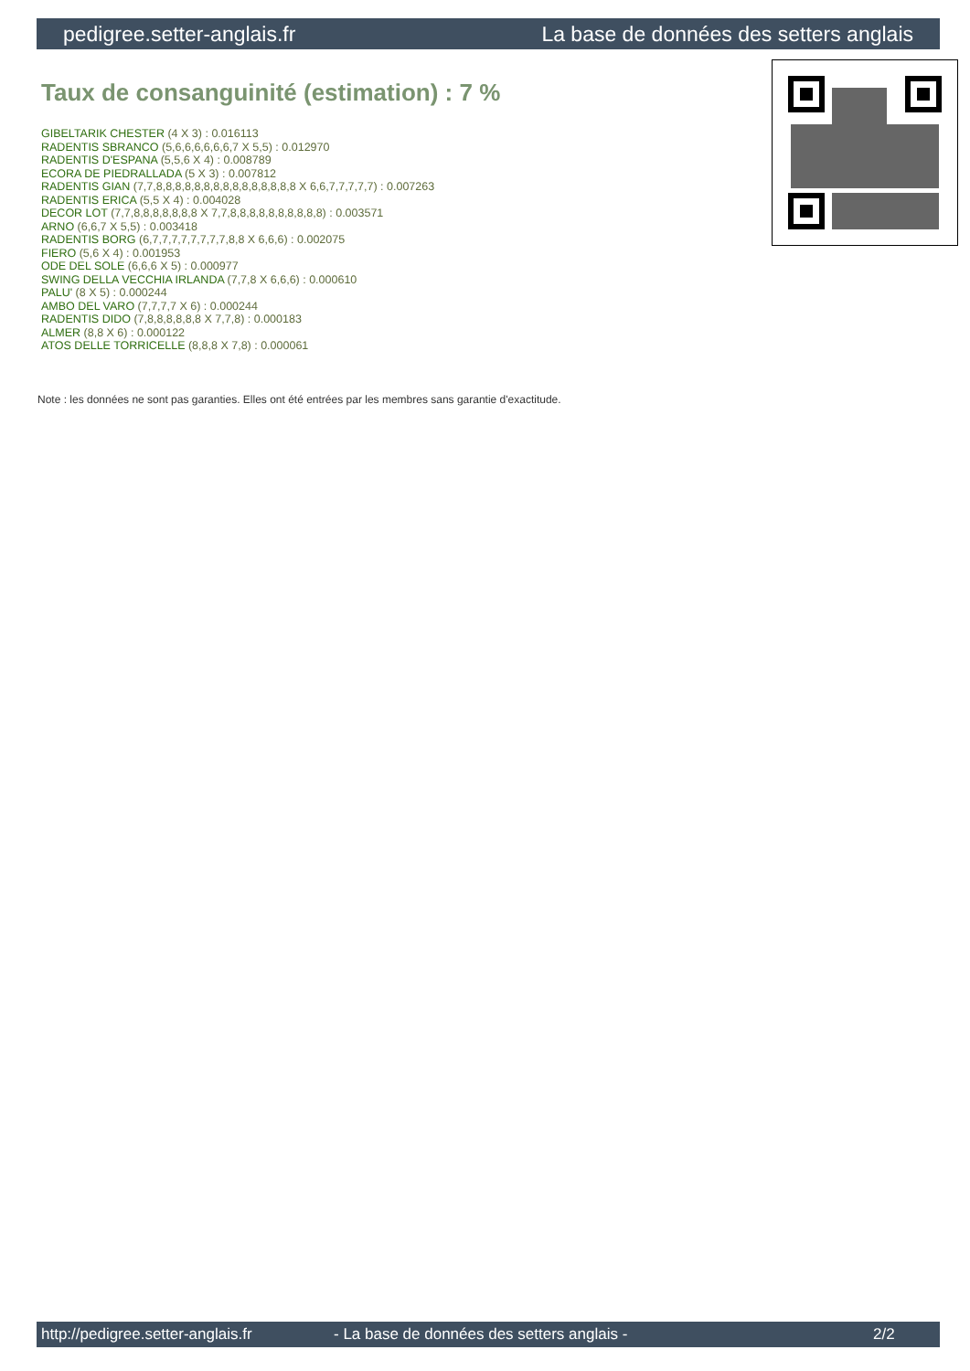pedigree.setter-anglais.fr La base de données des setters anglais
Taux de consanguinité (estimation) : 7 %
GIBELTARIK CHESTER (4 X 3) : 0.016113
RADENTIS SBRANCO (5,6,6,6,6,6,6,7 X 5,5) : 0.012970
RADENTIS D'ESPANA (5,5,6 X 4) : 0.008789
ECORA DE PIEDRALLADA (5 X 3) : 0.007812
RADENTIS GIAN (7,7,8,8,8,8,8,8,8,8,8,8,8,8,8,8,8 X 6,6,7,7,7,7,7) : 0.007263
RADENTIS ERICA (5,5 X 4) : 0.004028
DECOR LOT (7,7,8,8,8,8,8,8,8 X 7,7,8,8,8,8,8,8,8,8,8,8) : 0.003571
ARNO (6,6,7 X 5,5) : 0.003418
RADENTIS BORG (6,7,7,7,7,7,7,7,7,8,8 X 6,6,6) : 0.002075
FIERO (5,6 X 4) : 0.001953
ODE DEL SOLE (6,6,6 X 5) : 0.000977
SWING DELLA VECCHIA IRLANDA (7,7,8 X 6,6,6) : 0.000610
PALU' (8 X 5) : 0.000244
AMBO DEL VARO (7,7,7,7 X 6) : 0.000244
RADENTIS DIDO (7,8,8,8,8,8,8 X 7,7,8) : 0.000183
ALMER (8,8 X 6) : 0.000122
ATOS DELLE TORRICELLE (8,8,8 X 7,8) : 0.000061
Note : les données ne sont pas garanties. Elles ont été entrées par les membres sans garantie d'exactitude.
http://pedigree.setter-anglais.fr - La base de données des setters anglais - 2/2